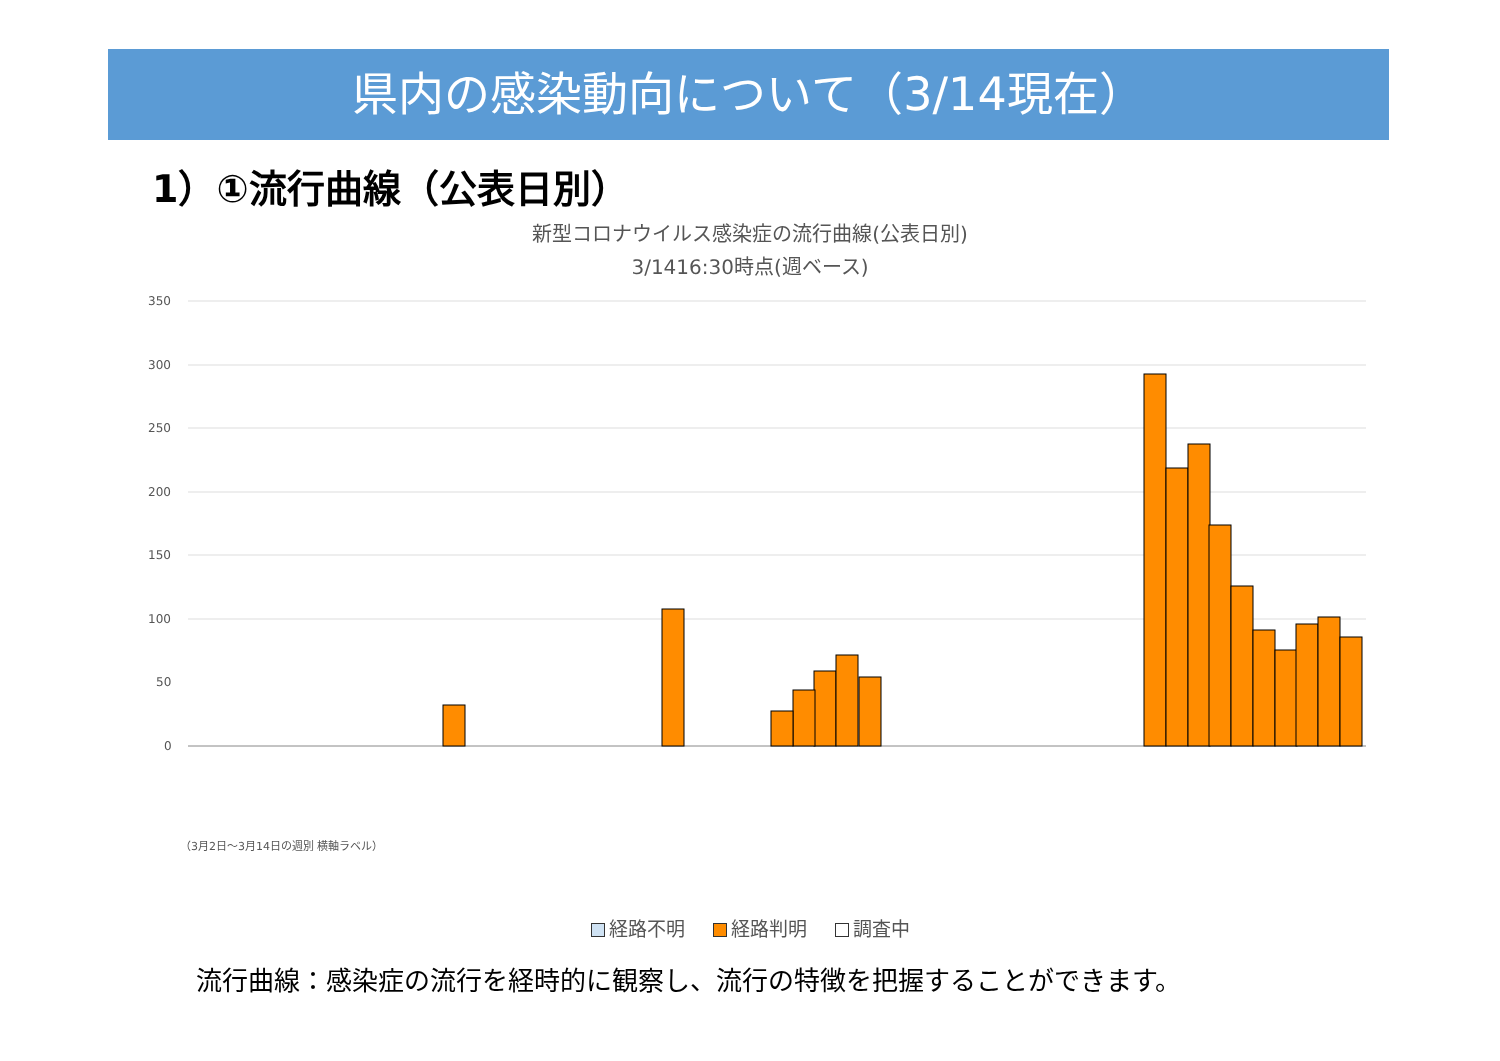県内の感染動向について（3/14現在）
1）①流行曲線（公表日別）
新型コロナウイルス感染症の流行曲線(公表日別)
3/1416:30時点(週ベース)
350
300
250
200
150
100
50
0
（3月2日〜3月14日の週別 横軸ラベル）
経路不明 経路判明 調査中
流行曲線：感染症の流行を経時的に観察し、流行の特徴を把握することができます。